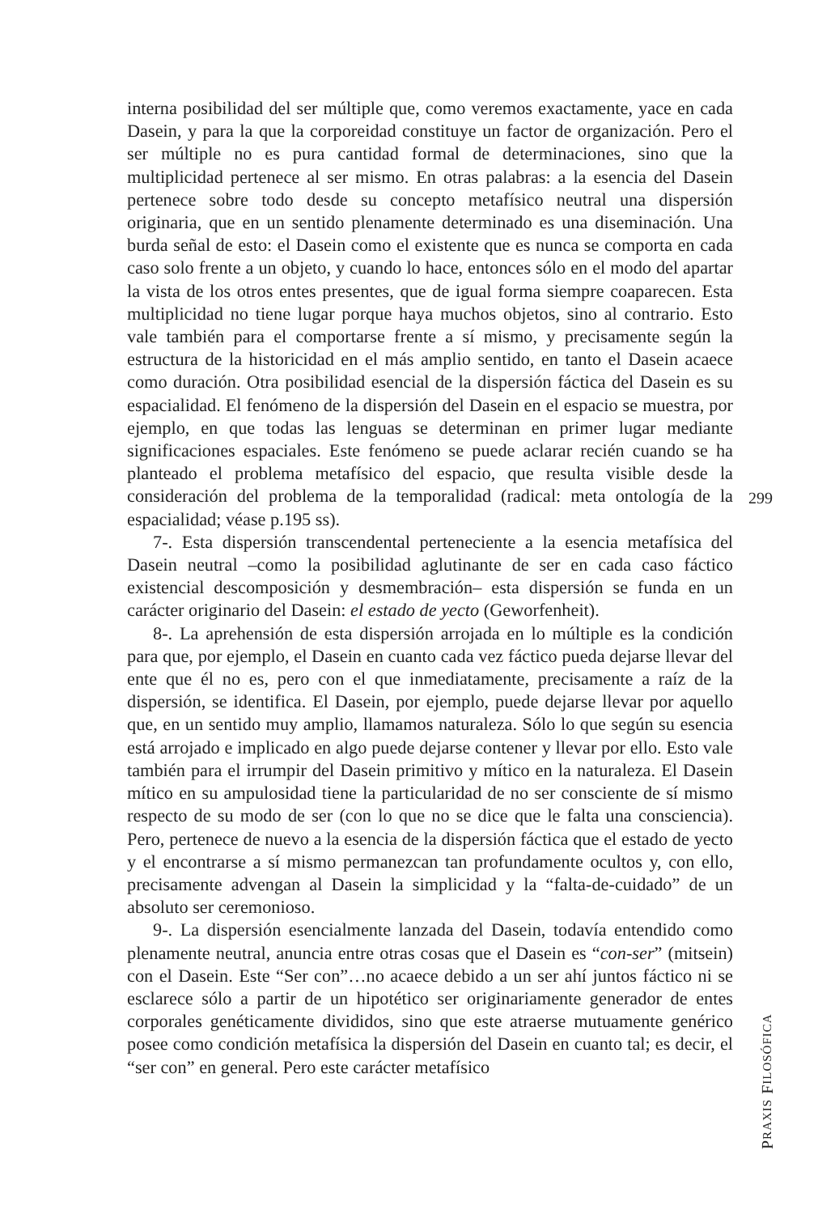interna posibilidad del ser múltiple que, como veremos exactamente, yace en cada Dasein, y para la que la corporeidad constituye un factor de organización. Pero el ser múltiple no es pura cantidad formal de determinaciones, sino que la multiplicidad pertenece al ser mismo. En otras palabras: a la esencia del Dasein pertenece sobre todo desde su concepto metafísico neutral una dispersión originaria, que en un sentido plenamente determinado es una diseminación. Una burda señal de esto: el Dasein como el existente que es nunca se comporta en cada caso solo frente a un objeto, y cuando lo hace, entonces sólo en el modo del apartar la vista de los otros entes presentes, que de igual forma siempre coaparecen. Esta multiplicidad no tiene lugar porque haya muchos objetos, sino al contrario. Esto vale también para el comportarse frente a sí mismo, y precisamente según la estructura de la historicidad en el más amplio sentido, en tanto el Dasein acaece como duración. Otra posibilidad esencial de la dispersión fáctica del Dasein es su espacialidad. El fenómeno de la dispersión del Dasein en el espacio se muestra, por ejemplo, en que todas las lenguas se determinan en primer lugar mediante significaciones espaciales. Este fenómeno se puede aclarar recién cuando se ha planteado el problema metafísico del espacio, que resulta visible desde la consideración del problema de la temporalidad (radical: meta ontología de la espacialidad; véase p.195 ss).
7-. Esta dispersión transcendental perteneciente a la esencia metafísica del Dasein neutral –como la posibilidad aglutinante de ser en cada caso fáctico existencial descomposición y desmembración– esta dispersión se funda en un carácter originario del Dasein: el estado de yecto (Geworfenheit).
8-. La aprehensión de esta dispersión arrojada en lo múltiple es la condición para que, por ejemplo, el Dasein en cuanto cada vez fáctico pueda dejarse llevar del ente que él no es, pero con el que inmediatamente, precisamente a raíz de la dispersión, se identifica. El Dasein, por ejemplo, puede dejarse llevar por aquello que, en un sentido muy amplio, llamamos naturaleza. Sólo lo que según su esencia está arrojado e implicado en algo puede dejarse contener y llevar por ello. Esto vale también para el irrumpir del Dasein primitivo y mítico en la naturaleza. El Dasein mítico en su ampulosidad tiene la particularidad de no ser consciente de sí mismo respecto de su modo de ser (con lo que no se dice que le falta una consciencia). Pero, pertenece de nuevo a la esencia de la dispersión fáctica que el estado de yecto y el encontrarse a sí mismo permanezcan tan profundamente ocultos y, con ello, precisamente advengan al Dasein la simplicidad y la “falta-de-cuidado” de un absoluto ser ceremonioso.
9-. La dispersión esencialmente lanzada del Dasein, todavía entendido como plenamente neutral, anuncia entre otras cosas que el Dasein es “con-ser” (mitsein) con el Dasein. Este “Ser con”…no acaece debido a un ser ahí juntos fáctico ni se esclarece sólo a partir de un hipotético ser originariamente generador de entes corporales genéticamente divididos, sino que este atraerse mutuamente genérico posee como condición metafísica la dispersión del Dasein en cuanto tal; es decir, el “ser con” en general. Pero este carácter metafísico
299
PRAXIS FILOSÓFICA